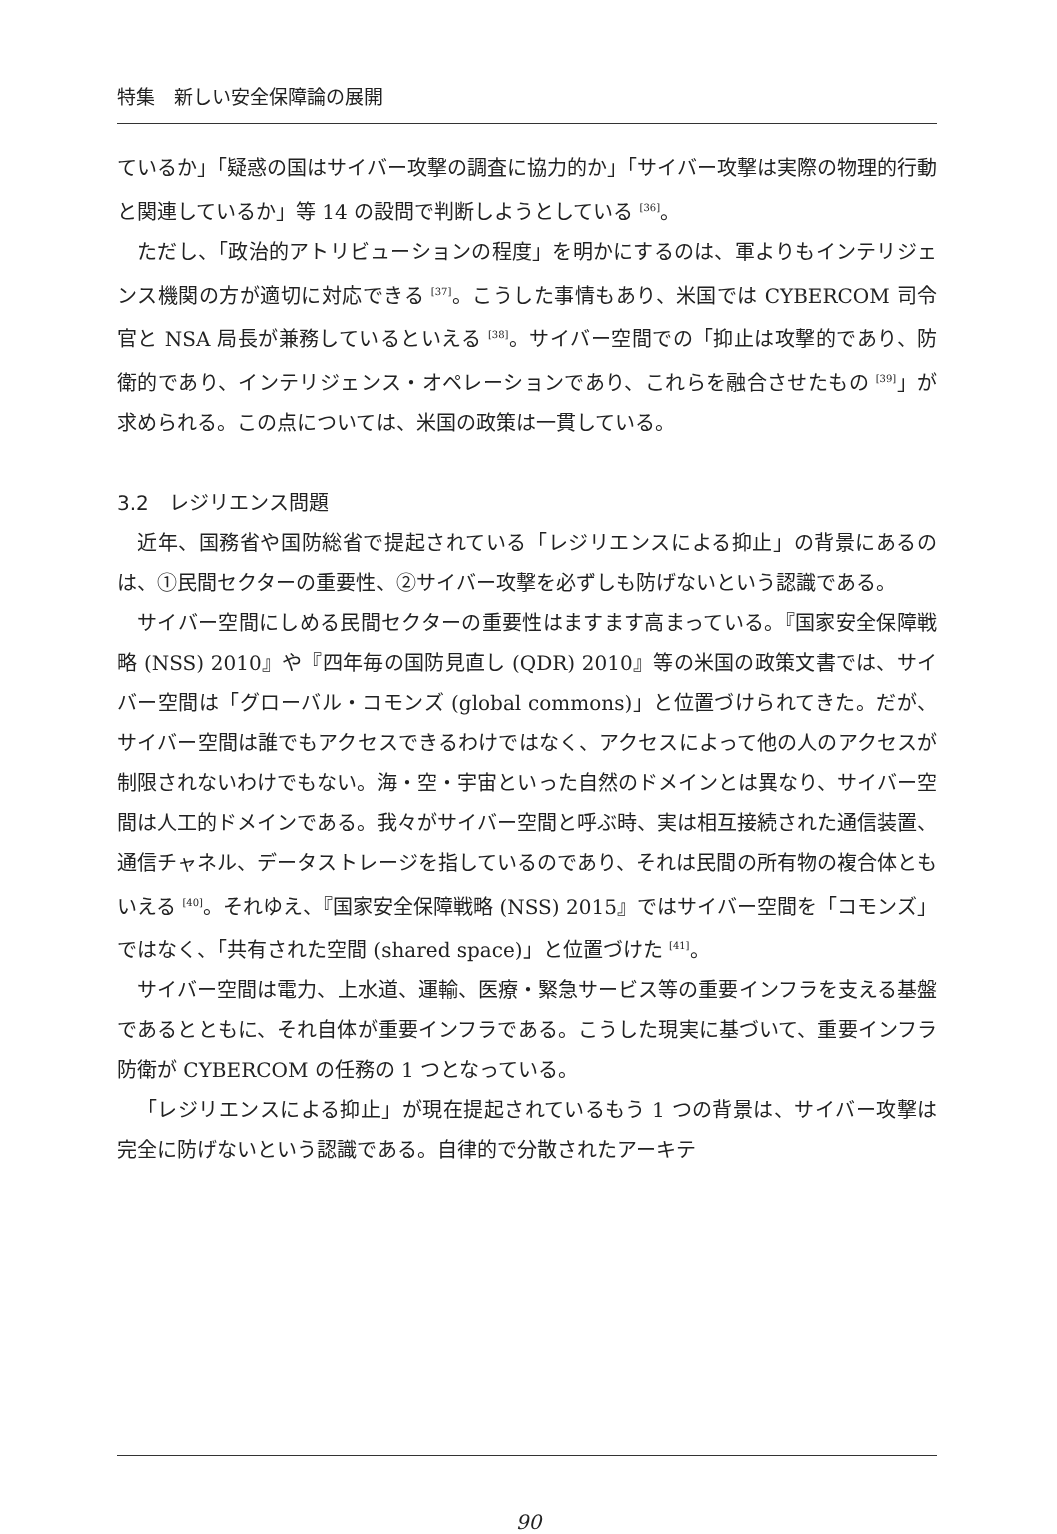特集　新しい安全保障論の展開
ているか」「疑惑の国はサイバー攻撃の調査に協力的か」「サイバー攻撃は実際の物理的行動と関連しているか」等 14 の設問で判断しようとしている <sup>[36]</sup>。
ただし、「政治的アトリビューションの程度」を明かにするのは、軍よりもインテリジェンス機関の方が適切に対応できる <sup>[37]</sup>。こうした事情もあり、米国では CYBERCOM 司令官と NSA 局長が兼務しているといえる <sup>[38]</sup>。サイバー空間での「抑止は攻撃的であり、防衛的であり、インテリジェンス・オペレーションであり、これらを融合させたもの <sup>[39]</sup>」が求められる。この点については、米国の政策は一貫している。
3.2　レジリエンス問題
近年、国務省や国防総省で提起されている「レジリエンスによる抑止」の背景にあるのは、①民間セクターの重要性、②サイバー攻撃を必ずしも防げないという認識である。
サイバー空間にしめる民間セクターの重要性はますます高まっている。『国家安全保障戦略 (NSS) 2010』や『四年毎の国防見直し (QDR) 2010』等の米国の政策文書では、サイバー空間は「グローバル・コモンズ (global commons)」と位置づけられてきた。だが、サイバー空間は誰でもアクセスできるわけではなく、アクセスによって他の人のアクセスが制限されないわけでもない。海・空・宇宙といった自然のドメインとは異なり、サイバー空間は人工的ドメインである。我々がサイバー空間と呼ぶ時、実は相互接続された通信装置、通信チャネル、データストレージを指しているのであり、それは民間の所有物の複合体ともいえる <sup>[40]</sup>。それゆえ、『国家安全保障戦略 (NSS) 2015』ではサイバー空間を「コモンズ」ではなく、「共有された空間 (shared space)」と位置づけた <sup>[41]</sup>。
サイバー空間は電力、上水道、運輸、医療・緊急サービス等の重要インフラを支える基盤であるとともに、それ自体が重要インフラである。こうした現実に基づいて、重要インフラ防衛が CYBERCOM の任務の 1 つとなっている。
「レジリエンスによる抑止」が現在提起されているもう 1 つの背景は、サイバー攻撃は完全に防げないという認識である。自律的で分散されたアーキテ
90